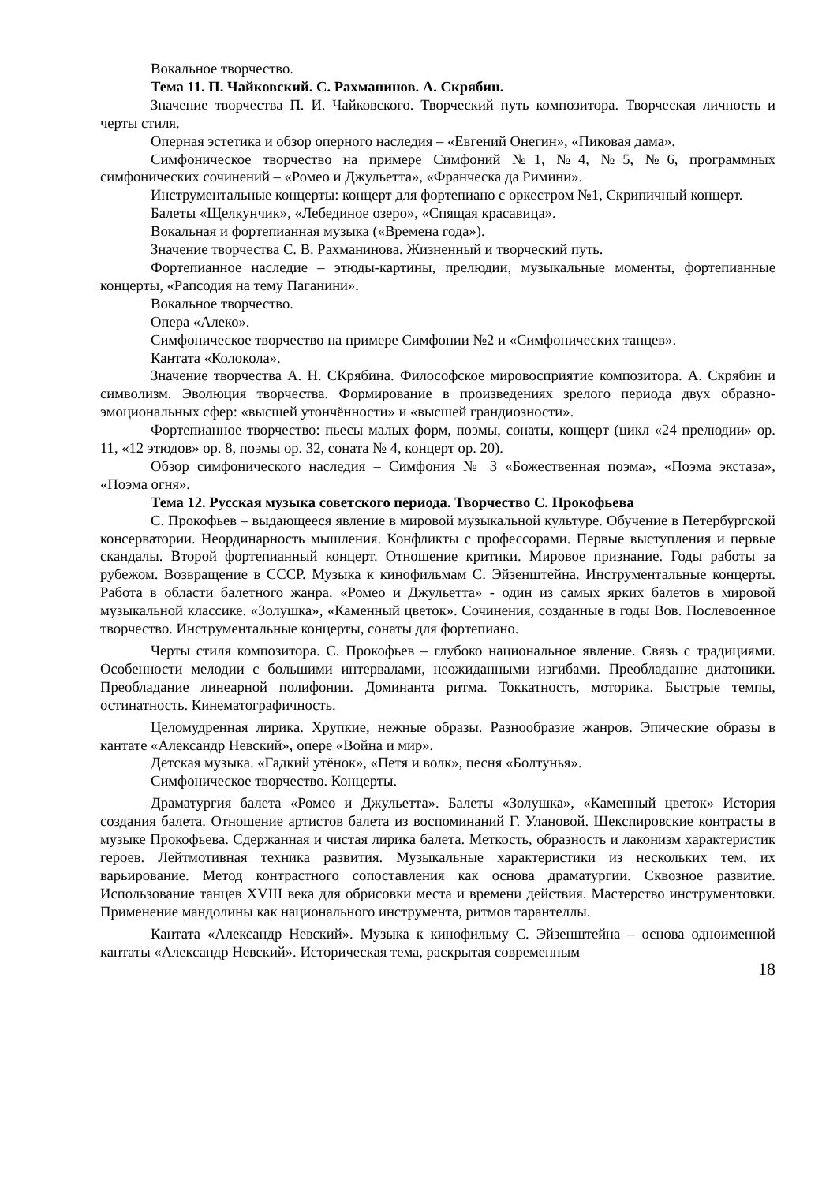Вокальное творчество.
Тема 11. П. Чайковский. С. Рахманинов. А. Скрябин.
Значение творчества П. И. Чайковского. Творческий путь композитора. Творческая личность и черты стиля.
Оперная эстетика и обзор оперного наследия – «Евгений Онегин», «Пиковая дама».
Симфоническое творчество на примере Симфоний №1, №4, №5, №6, программных симфонических сочинений – «Ромео и Джульетта», «Франческа да Римини».
Инструментальные концерты: концерт для фортепиано с оркестром №1, Скрипичный концерт.
Балеты «Щелкунчик», «Лебединое озеро», «Спящая красавица».
Вокальная и фортепианная музыка («Времена года»).
Значение творчества С. В. Рахманинова. Жизненный и творческий путь.
Фортепианное наследие – этюды-картины, прелюдии, музыкальные моменты, фортепианные концерты, «Рапсодия на тему Паганини».
Вокальное творчество.
Опера «Алеко».
Симфоническое творчество на примере Симфонии №2 и «Симфонических танцев».
Кантата «Колокола».
Значение творчества А. Н. СКрябина. Философское мировосприятие композитора. А. Скрябин и символизм. Эволюция творчества. Формирование в произведениях зрелого периода двух образно-эмоциональных сфер: «высшей утончённости» и «высшей грандиозности».
Фортепианное творчество: пьесы малых форм, поэмы, сонаты, концерт (цикл «24 прелюдии» ор. 11, «12 этюдов» ор. 8, поэмы ор. 32, соната № 4, концерт ор. 20).
Обзор симфонического наследия – Симфония № 3 «Божественная поэма», «Поэма экстаза», «Поэма огня».
Тема 12. Русская музыка советского периода. Творчество С. Прокофьева
С. Прокофьев – выдающееся явление в мировой музыкальной культуре. Обучение в Петербургской консерватории. Неординарность мышления. Конфликты с профессорами. Первые выступления и первые скандалы. Второй фортепианный концерт. Отношение критики. Мировое признание. Годы работы за рубежом. Возвращение в СССР. Музыка к кинофильмам С. Эйзенштейна. Инструментальные концерты. Работа в области балетного жанра. «Ромео и Джульетта» - один из самых ярких балетов в мировой музыкальной классике. «Золушка», «Каменный цветок». Сочинения, созданные в годы Вов. Послевоенное творчество. Инструментальные концерты, сонаты для фортепиано.
Черты стиля композитора. С. Прокофьев – глубоко национальное явление. Связь с традициями. Особенности мелодии с большими интервалами, неожиданными изгибами. Преобладание диатоники. Преобладание линеарной полифонии. Доминанта ритма. Токкатность, моторика. Быстрые темпы, остинатность. Кинематографичность.
Целомудренная лирика. Хрупкие, нежные образы. Разнообразие жанров. Эпические образы в кантате «Александр Невский», опере «Война и мир».
Детская музыка. «Гадкий утёнок», «Петя и волк», песня «Болтунья».
Симфоническое творчество. Концерты.
Драматургия балета «Ромео и Джульетта». Балеты «Золушка», «Каменный цветок» История создания балета. Отношение артистов балета из воспоминаний Г. Улановой. Шекспировские контрасты в музыке Прокофьева. Сдержанная и чистая лирика балета. Меткость, образность и лаконизм характеристик героев. Лейтмотивная техника развития. Музыкальные характеристики из нескольких тем, их варьирование. Метод контрастного сопоставления как основа драматургии. Сквозное развитие. Использование танцев XVIII века для обрисовки места и времени действия. Мастерство инструментовки. Применение мандолины как национального инструмента, ритмов тарантеллы.
Кантата «Александр Невский». Музыка к кинофильму С. Эйзенштейна – основа одноименной кантаты «Александр Невский». Историческая тема, раскрытая современным
18